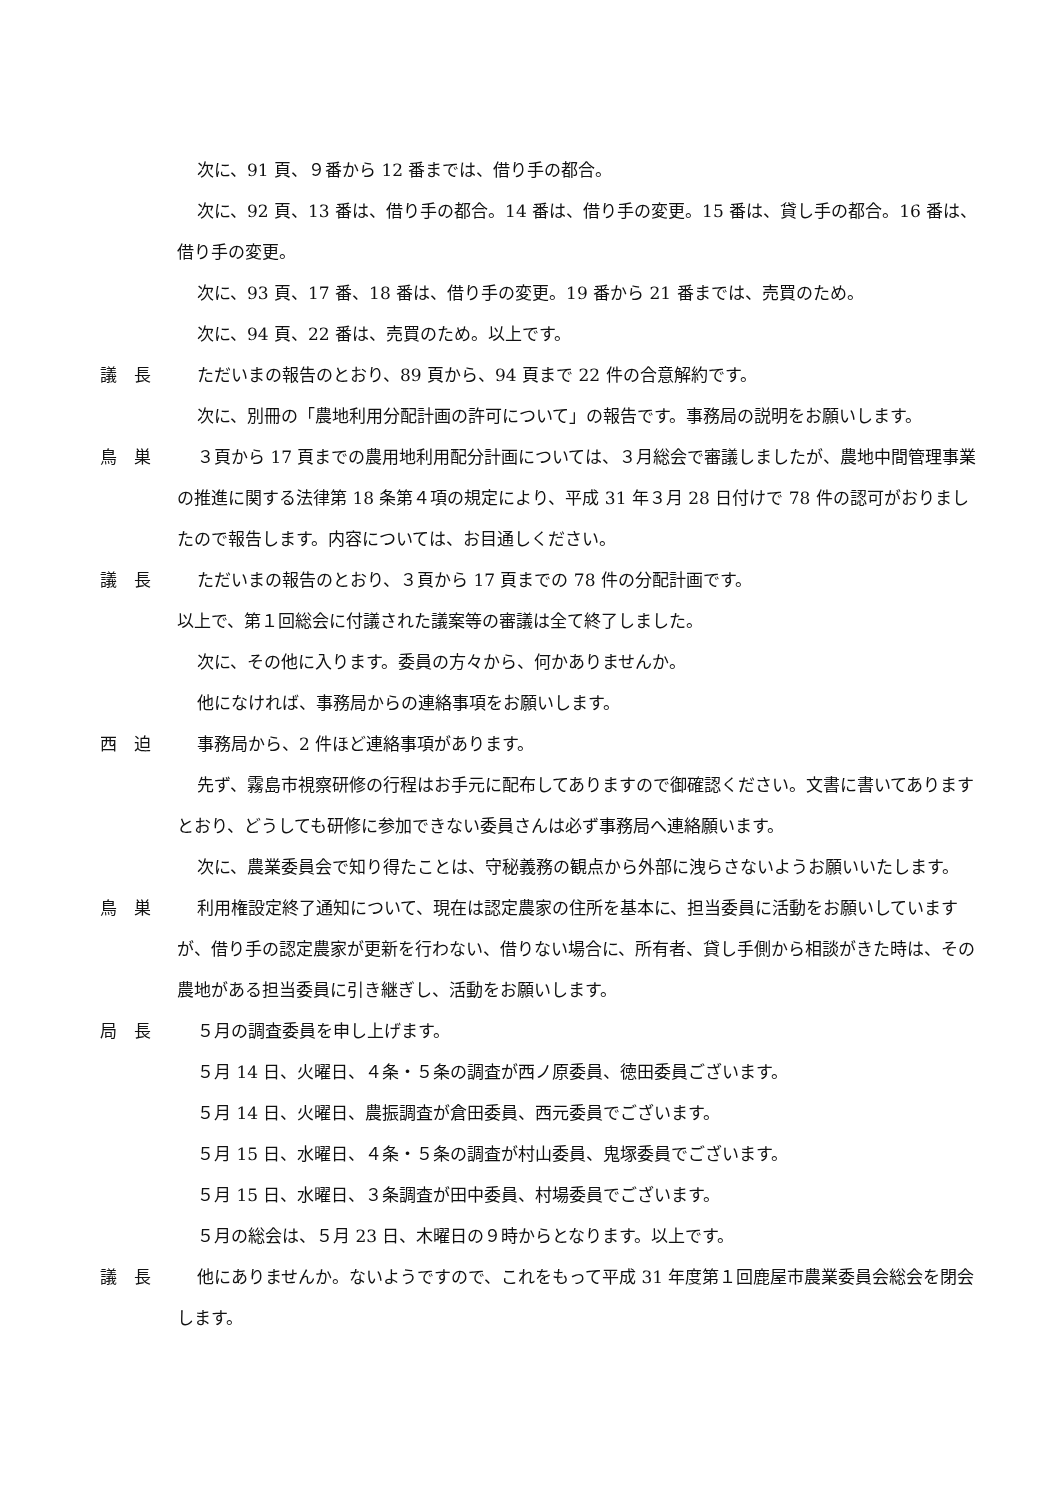次に、91 頁、９番から 12 番までは、借り手の都合。
次に、92 頁、13 番は、借り手の都合。14 番は、借り手の変更。15 番は、貸し手の都合。16 番は、借り手の変更。
次に、93 頁、17 番、18 番は、借り手の変更。19 番から 21 番までは、売買のため。
次に、94 頁、22 番は、売買のため。以上です。
議　長 ただいまの報告のとおり、89 頁から、94 頁まで 22 件の合意解約です。
次に、別冊の「農地利用分配計画の許可について」の報告です。事務局の説明をお願いします。
鳥　巣 ３頁から 17 頁までの農用地利用配分計画については、３月総会で審議しましたが、農地中間管理事業の推進に関する法律第 18 条第４項の規定により、平成 31 年３月 28 日付けで 78 件の認可がおりましたので報告します。内容については、お目通しください。
議　長 ただいまの報告のとおり、３頁から 17 頁までの 78 件の分配計画です。
以上で、第１回総会に付議された議案等の審議は全て終了しました。
次に、その他に入ります。委員の方々から、何かありませんか。
他になければ、事務局からの連絡事項をお願いします。
西　迫 事務局から、2 件ほど連絡事項があります。
先ず、霧島市視察研修の行程はお手元に配布してありますので御確認ください。文書に書いてありますとおり、どうしても研修に参加できない委員さんは必ず事務局へ連絡願います。
次に、農業委員会で知り得たことは、守秘義務の観点から外部に洩らさないようお願いいたします。
鳥　巣 利用権設定終了通知について、現在は認定農家の住所を基本に、担当委員に活動をお願いしていますが、借り手の認定農家が更新を行わない、借りない場合に、所有者、貸し手側から相談がきた時は、その農地がある担当委員に引き継ぎし、活動をお願いします。
局　長 ５月の調査委員を申し上げます。
５月 14 日、火曜日、４条・５条の調査が西ノ原委員、徳田委員ございます。
５月 14 日、火曜日、農振調査が倉田委員、西元委員でございます。
５月 15 日、水曜日、４条・５条の調査が村山委員、鬼塚委員でございます。
５月 15 日、水曜日、３条調査が田中委員、村場委員でございます。
５月の総会は、５月 23 日、木曜日の９時からとなります。以上です。
議　長 他にありませんか。ないようですので、これをもって平成 31 年度第１回鹿屋市農業委員会総会を閉会します。